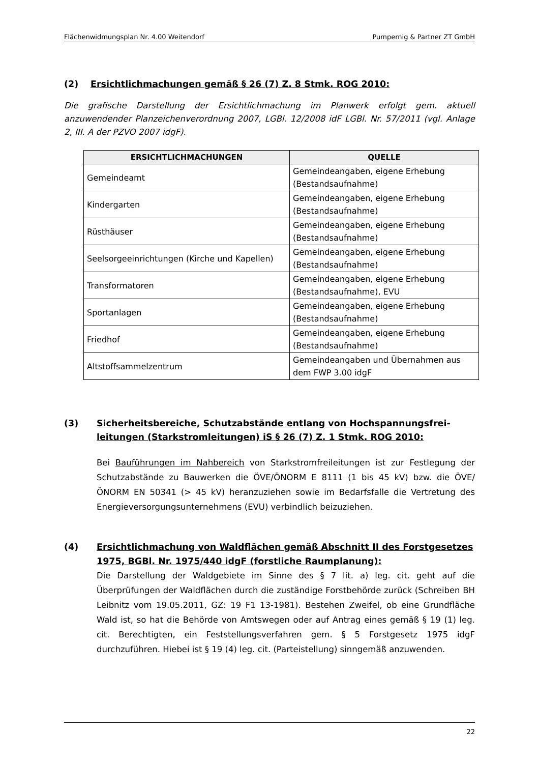Flächenwidmungsplan Nr. 4.00 Weitendorf Pumpernig & Partner ZT GmbH
(2) Ersichtlichmachungen gemäß § 26 (7) Z. 8 Stmk. ROG 2010:
Die grafische Darstellung der Ersichtlichmachung im Planwerk erfolgt gem. aktuell anzuwendender Planzeichenverordnung 2007, LGBl. 12/2008 idF LGBl. Nr. 57/2011 (vgl. Anlage 2, III. A der PZVO 2007 idgF).
| ERSICHTLICHMACHUNGEN | QUELLE |
| --- | --- |
| Gemeindeamt | Gemeindeangaben, eigene Erhebung (Bestandsaufnahme) |
| Kindergarten | Gemeindeangaben, eigene Erhebung (Bestandsaufnahme) |
| Rüsthäuser | Gemeindeangaben, eigene Erhebung (Bestandsaufnahme) |
| Seelsorgeeinrichtungen (Kirche und Kapellen) | Gemeindeangaben, eigene Erhebung (Bestandsaufnahme) |
| Transformatoren | Gemeindeangaben, eigene Erhebung (Bestandsaufnahme), EVU |
| Sportanlagen | Gemeindeangaben, eigene Erhebung (Bestandsaufnahme) |
| Friedhof | Gemeindeangaben, eigene Erhebung (Bestandsaufnahme) |
| Altstoffsammelzentrum | Gemeindeangaben und Übernahmen aus dem FWP 3.00 idgF |
(3) Sicherheitsbereiche, Schutzabstände entlang von Hochspannungsfrei-leitungen (Starkstromleitungen) iS § 26 (7) Z. 1 Stmk. ROG 2010:
Bei Bauführungen im Nahbereich von Starkstromfreileitungen ist zur Festlegung der Schutzabstände zu Bauwerken die ÖVE/ÖNORM E 8111 (1 bis 45 kV) bzw. die ÖVE/ÖNORM EN 50341 (> 45 kV) heranzuziehen sowie im Bedarfsfalle die Vertretung des Energieversorgungsunternehmens (EVU) verbindlich beizuziehen.
(4) Ersichtlichmachung von Waldflächen gemäß Abschnitt II des Forstgesetzes 1975, BGBl. Nr. 1975/440 idgF (forstliche Raumplanung):
Die Darstellung der Waldgebiete im Sinne des § 7 lit. a) leg. cit. geht auf die Überprüfungen der Waldflächen durch die zuständige Forstbehörde zurück (Schreiben BH Leibnitz vom 19.05.2011, GZ: 19 F1 13-1981). Bestehen Zweifel, ob eine Grundfläche Wald ist, so hat die Behörde von Amtswegen oder auf Antrag eines gemäß § 19 (1) leg. cit. Berechtigten, ein Feststellungsverfahren gem. § 5 Forstgesetz 1975 idgF durchzuführen. Hiebei ist § 19 (4) leg. cit. (Parteistellung) sinngemäß anzuwenden.
22